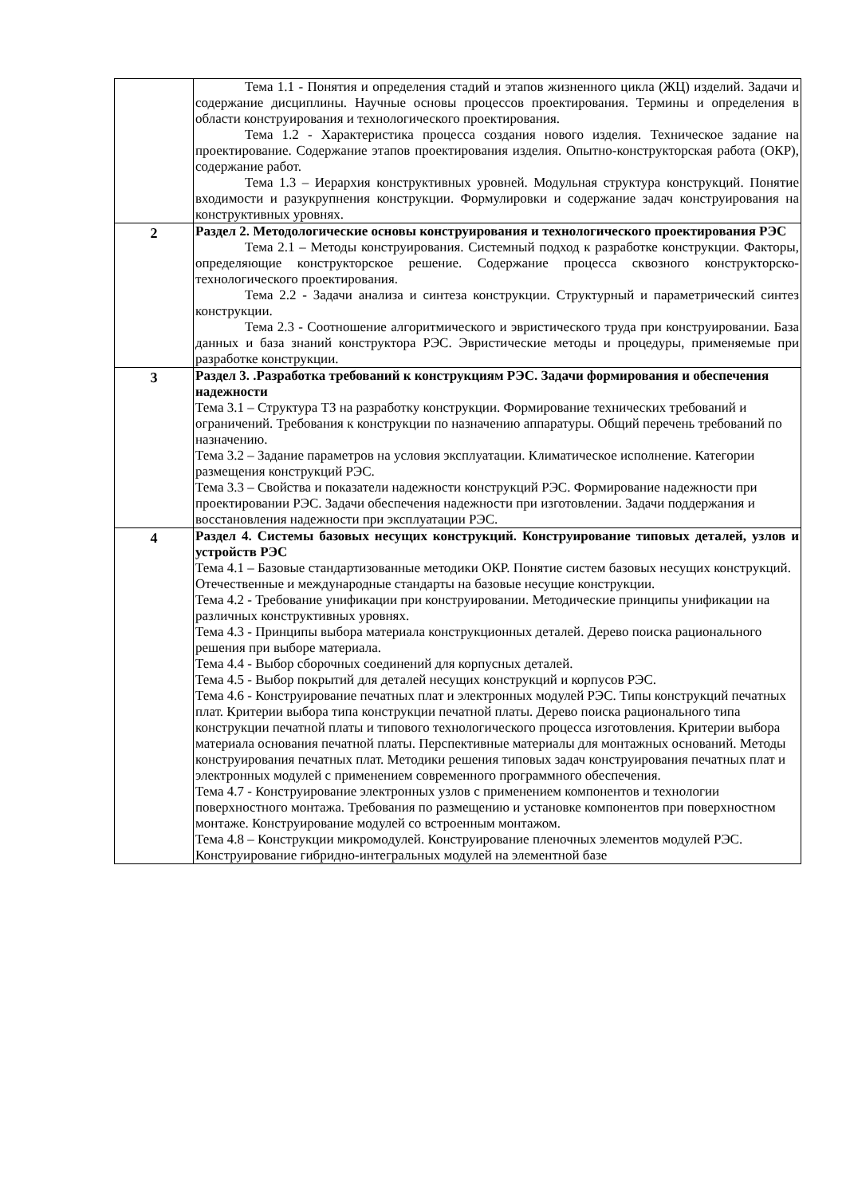| | Тема 1.1 - Понятия и определения стадий и этапов жизненного цикла (ЖЦ) изделий. Задачи и содержание дисциплины. Научные основы процессов проектирования. Термины и определения в области конструирования и технологического проектирования. Тема 1.2 - Характеристика процесса создания нового изделия. Техническое задание на проектирование. Содержание этапов проектирования изделия. Опытно-конструкторская работа (ОКР), содержание работ. Тема 1.3 – Иерархия конструктивных уровней. Модульная структура конструкций. Понятие входимости и разукрупнения конструкции. Формулировки и содержание задач конструирования на конструктивных уровнях. |
| 2 | Раздел 2. Методологические основы конструирования и технологического проектирования РЭС Тема 2.1 – Методы конструирования. Системный подход к разработке конструкции. Факторы, определяющие конструкторское решение. Содержание процесса сквозного конструкторско-технологического проектирования. Тема 2.2 - Задачи анализа и синтеза конструкции. Структурный и параметрический синтез конструкции. Тема 2.3 - Соотношение алгоритмического и эвристического труда при конструировании. База данных и база знаний конструктора РЭС. Эвристические методы и процедуры, применяемые при разработке конструкции. |
| 3 | Раздел 3. .Разработка требований к конструкциям РЭС. Задачи формирования и обеспечения надежности Тема 3.1 – Структура ТЗ на разработку конструкции. Формирование технических требований и ограничений. Требования к конструкции по назначению аппаратуры. Общий перечень требований по назначению. Тема 3.2 – Задание параметров на условия эксплуатации. Климатическое исполнение. Категории размещения конструкций РЭС. Тема 3.3 – Свойства и показатели надежности конструкций РЭС. Формирование надежности при проектировании РЭС. Задачи обеспечения надежности при изготовлении. Задачи поддержания и восстановления надежности при эксплуатации РЭС. |
| 4 | Раздел 4. Системы базовых несущих конструкций. Конструирование типовых деталей, узлов и устройств РЭС Тема 4.1 – Базовые стандартизованные методики ОКР. Понятие систем базовых несущих конструкций. Отечественные и международные стандарты на базовые несущие конструкции. Тема 4.2 - Требование унификации при конструировании. Методические принципы унификации на различных конструктивных уровнях. Тема 4.3 - Принципы выбора материала конструкционных деталей. Дерево поиска рационального решения при выборе материала. Тема 4.4 - Выбор сборочных соединений для корпусных деталей. Тема 4.5 - Выбор покрытий для деталей несущих конструкций и корпусов РЭС. Тема 4.6 - Конструирование печатных плат и электронных модулей РЭС. Типы конструкций печатных плат. Критерии выбора типа конструкции печатной платы. Дерево поиска рационального типа конструкции печатной платы и типового технологического процесса изготовления. Критерии выбора материала основания печатной платы. Перспективные материалы для монтажных оснований. Методы конструирования печатных плат. Методики решения типовых задач конструирования печатных плат и электронных модулей с применением современного программного обеспечения. Тема 4.7 - Конструирование электронных узлов с применением компонентов и технологии поверхностного монтажа. Требования по размещению и установке компонентов при поверхностном монтаже. Конструирование модулей со встроенным монтажом. Тема 4.8 – Конструкции микромодулей. Конструирование пленочных элементов модулей РЭС. Конструирование гибридно-интегральных модулей на элементной базе |